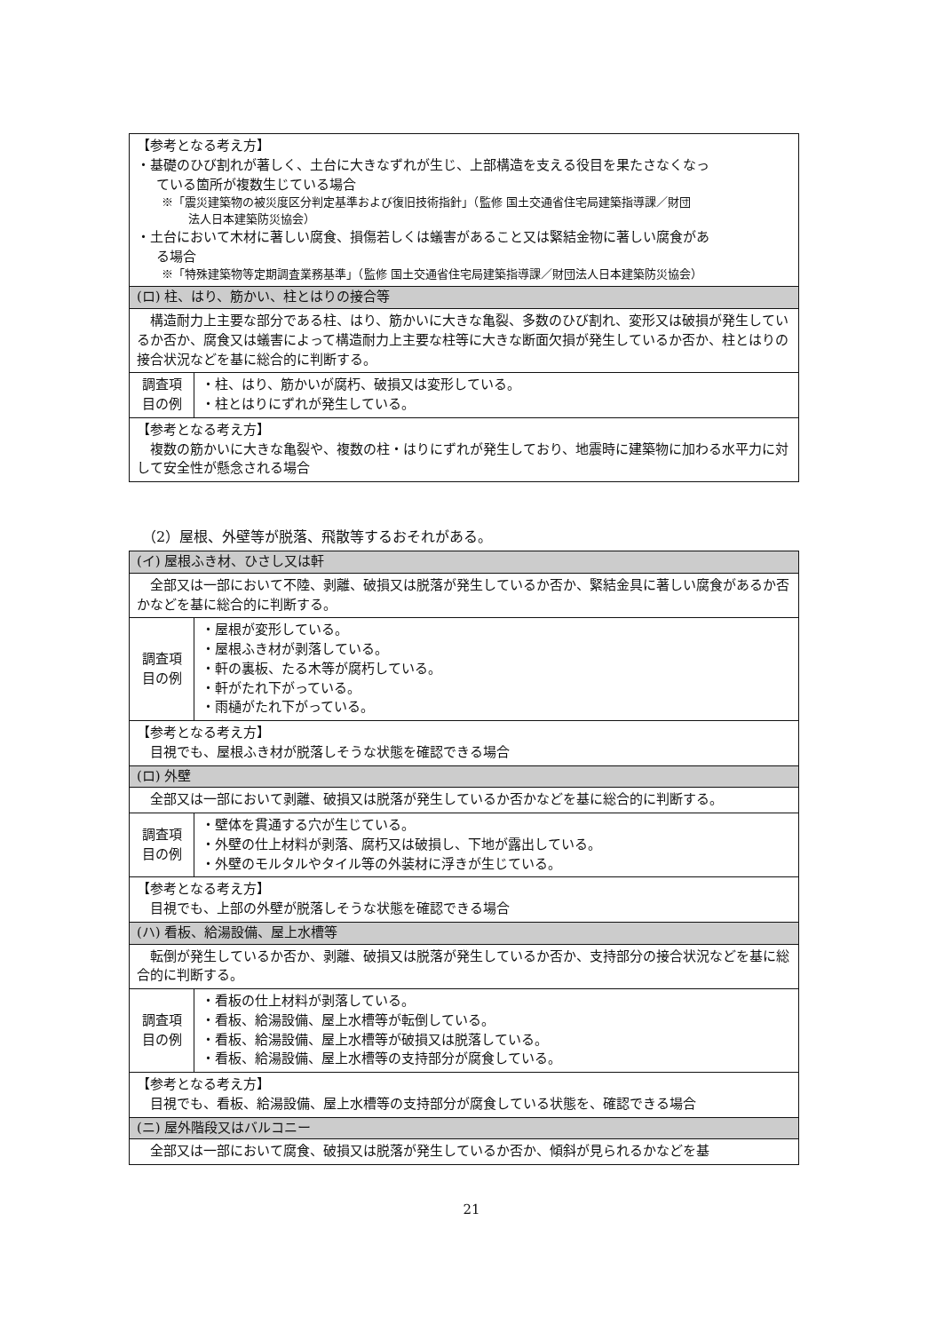| 【参考となる考え方】 ・基礎のひび割れが著しく、土台に大きなずれが生じ、上部構造を支える役目を果たさなくなっ ている箇所が複数生じている場合 ※「震災建築物の被災度区分判定基準および復旧技術指針」（監修 国土交通省住宅局建築指導課／財団 法人日本建築防災協会） ・土台において木材に著しい腐食、損傷若しくは蟻害があること又は緊結金物に著しい腐食があ る場合 ※「特殊建築物等定期調査業務基準」（監修 国土交通省住宅局建築指導課／財団法人日本建築防災協会） | |
| (ロ) 柱、はり、筋かい、柱とはりの接合等 | |
| 構造耐力上主要な部分である柱、はり、筋かいに大きな亀裂、多数のひび割れ、変形又は破損が発生しているか否か、腐食又は蟻害によって構造耐力上主要な柱等に大きな断面欠損が発生しているか否か、柱とはりの接合状況などを基に総合的に判断する。 | |
| 調査項 目の例 | ・柱、はり、筋かいが腐朽、破損又は変形している。 ・柱とはりにずれが発生している。 |
| 【参考となる考え方】 複数の筋かいに大きな亀裂や、複数の柱・はりにずれが発生しており、地震時に建築物に加わる水平力に対して安全性が懸念される場合 | |
（2）屋根、外壁等が脱落、飛散等するおそれがある。
| (イ) 屋根ふき材、ひさし又は軒 | |
| 全部又は一部において不陸、剥離、破損又は脱落が発生しているか否か、緊結金具に著しい腐食があるか否かなどを基に総合的に判断する。 | |
| 調査項 目の例 | ・屋根が変形している。 ・屋根ふき材が剥落している。 ・軒の裏板、たる木等が腐朽している。 ・軒がたれ下がっている。 ・雨樋がたれ下がっている。 |
| 【参考となる考え方】 目視でも、屋根ふき材が脱落しそうな状態を確認できる場合 | |
| (ロ) 外壁 | |
| 全部又は一部において剥離、破損又は脱落が発生しているか否かなどを基に総合的に判断する。 | |
| 調査項 目の例 | ・壁体を貫通する穴が生じている。 ・外壁の仕上材料が剥落、腐朽又は破損し、下地が露出している。 ・外壁のモルタルやタイル等の外装材に浮きが生じている。 |
| 【参考となる考え方】 目視でも、上部の外壁が脱落しそうな状態を確認できる場合 | |
| (ハ) 看板、給湯設備、屋上水槽等 | |
| 転倒が発生しているか否か、剥離、破損又は脱落が発生しているか否か、支持部分の接合状況などを基に総合的に判断する。 | |
| 調査項 目の例 | ・看板の仕上材料が剥落している。 ・看板、給湯設備、屋上水槽等が転倒している。 ・看板、給湯設備、屋上水槽等が破損又は脱落している。 ・看板、給湯設備、屋上水槽等の支持部分が腐食している。 |
| 【参考となる考え方】 目視でも、看板、給湯設備、屋上水槽等の支持部分が腐食している状態を、確認できる場合 | |
| (ニ) 屋外階段又はバルコニー | |
| 全部又は一部において腐食、破損又は脱落が発生しているか否か、傾斜が見られるかなどを基 | |
21